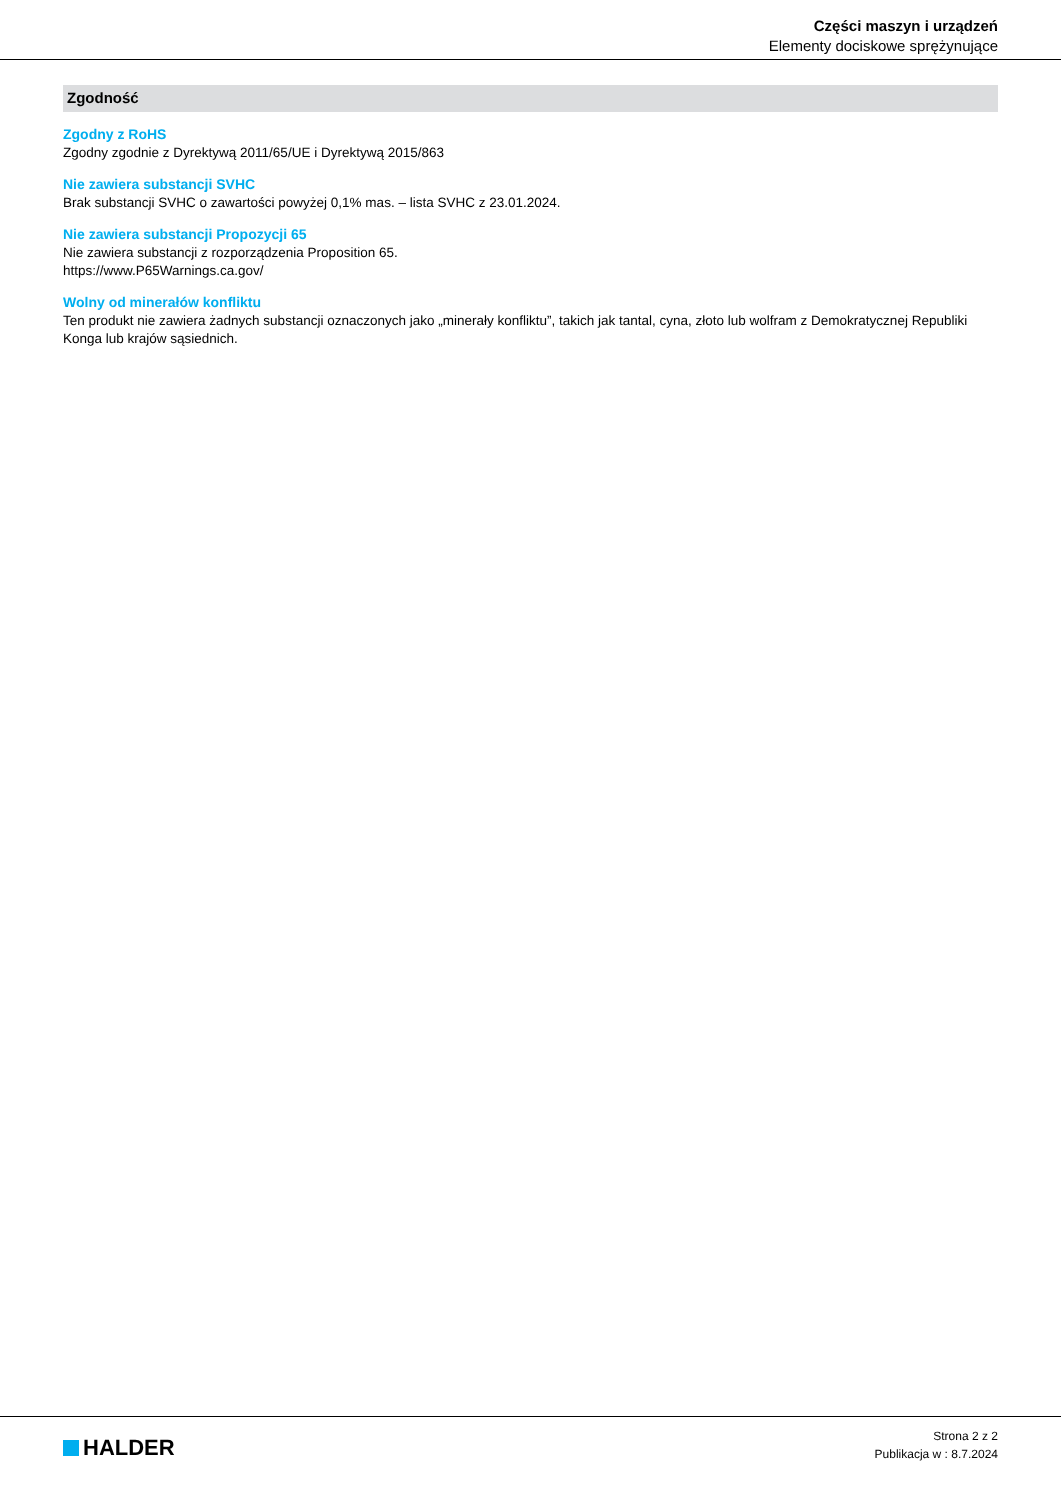Części maszyn i urządzeń
Elementy dociskowe sprężynujące
Zgodność
Zgodny z RoHS
Zgodny zgodnie z Dyrektywą 2011/65/UE i Dyrektywą 2015/863
Nie zawiera substancji SVHC
Brak substancji SVHC o zawartości powyżej 0,1% mas. – lista SVHC z 23.01.2024.
Nie zawiera substancji Propozycji 65
Nie zawiera substancji z rozporządzenia Proposition 65.
https://www.P65Warnings.ca.gov/
Wolny od minerałów konfliktu
Ten produkt nie zawiera żadnych substancji oznaczonych jako „minerały konfliktu”, takich jak tantal, cyna, złoto lub wolfram z Demokratycznej Republiki Konga lub krajów sąsiednich.
HALDER
Strona 2 z 2
Publikacja w : 8.7.2024